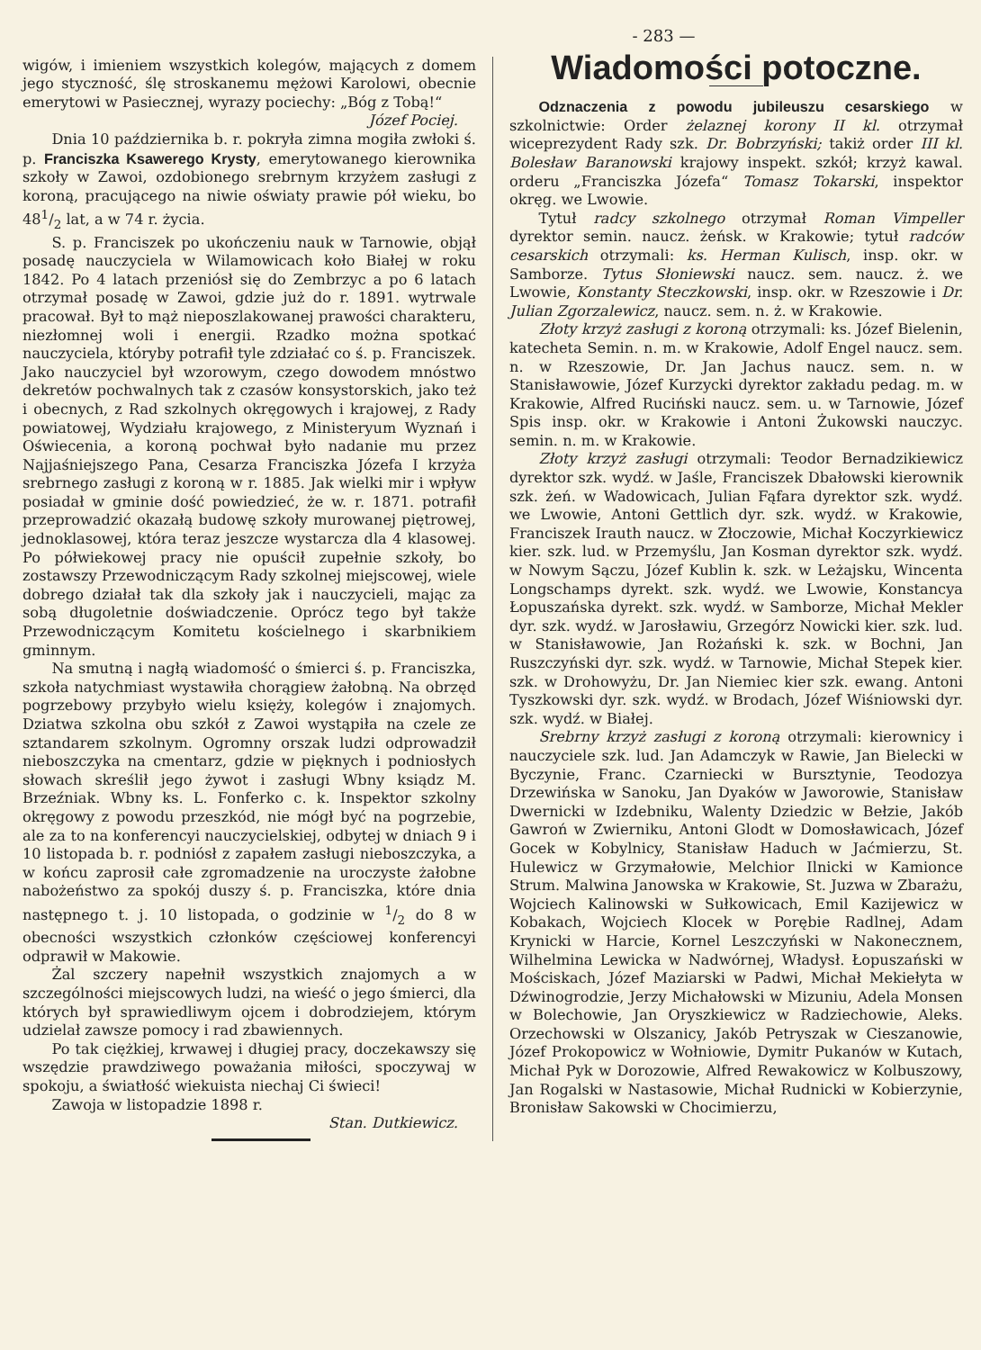- 283 —
wigów, i imieniem wszystkich kolegów, mających z domem jego styczność, ślę stroskanemu mężowi Karolowi, obecnie emerytowi w Pasiecznej, wyrazy pociechy: „Bóg z Tobą!“
Józef Pociej.
Dnia 10 października b. r. pokryła zimna mogiła zwłoki ś. p. Franciszka Ksawerego Krysty, emerytowanego kierownika szkoły w Zawoi, ozdobionego srebrnym krzyżem zasługi z koroną, pracującego na niwie oświaty prawie pół wieku, bo 481/2 lat, a w 74 r. życia.
S. p. Franciszek po ukończeniu nauk w Tarnowie, objął posadę nauczyciela w Wilamowicach koło Białej w roku 1842. Po 4 latach przeniósł się do Zembrzyc a po 6 latach otrzymał posadę w Zawoi, gdzie już do r. 1891. wytrwale pracował. Był to mąż nieposzlakowanej prawości charakteru, niezłomnej woli i energii. Rzadko można spotkać nauczyciela, któryby potrafił tyle zdziałać co ś. p. Franciszek. Jako nauczyciel był wzorowym, czego dowodem mnóstwo dekretów pochwalnych tak z czasów konsystorskich, jako też i obecnych, z Rad szkolnych okręgowych i krajowej, z Rady powiatowej, Wydziału krajowego, z Ministeryum Wyznań i Oświecenia, a koroną pochwał było nadanie mu przez Najjaśniejszego Pana, Cesarza Franciszka Józefa I krzyża srebrnego zasługi z koroną w r. 1885. Jak wielki mir i wpływ posiadał w gminie dość powiedzieć, że w. r. 1871. potrafił przeprowadzić okazałą budowę szkoły murowanej piętrowej, jednoklasowej, która teraz jeszcze wystarcza dla 4 klasowej. Po półwiekowej pracy nie opuścił zupełnie szkoły, bo zostawszy Przewodniczącym Rady szkolnej miejscowej, wiele dobrego działał tak dla szkoły jak i nauczycieli, mając za sobą długoletnie doświadczenie. Oprócz tego był także Przewodniczącym Komitetu kościelnego i skarbnikiem gminnym.
Na smutną i nagłą wiadomość o śmierci ś. p. Franciszka, szkoła natychmiast wystawiła chorągiew żałobną. Na obrzęd pogrzebowy przybyło wielu księży, kolegów i znajomych. Dziatwa szkolna obu szkół z Zawoi wystąpiła na czele ze sztandarem szkolnym. Ogromny orszak ludzi odprowadził nieboszczyka na cmentarz, gdzie w pięknych i podniosłych słowach skreślił jego żywot i zasługi Wbny ksiądz M. Brzeźniak. Wbny ks. L. Fonferko c. k. Inspektor szkolny okręgowy z powodu przeszkód, nie mógł być na pogrzebie, ale za to na konferencyi nauczycielskiej, odbytej w dniach 9 i 10 listopada b. r. podniósł z zapałem zasługi nieboszczyka, a w końcu zaprosił całe zgromadzenie na uroczyste żałobne nabożeństwo za spokój duszy ś. p. Franciszka, które dnia następnego t. j. 10 listopada, o godzinie w 1/2 do 8 w obecności wszystkich członków częściowej konferencyi odprawił w Makowie.
Żal szczery napełnił wszystkich znajomych a w szczególności miejscowych ludzi, na wieść o jego śmierci, dla których był sprawiedliwym ojcem i dobrodziejem, którym udzielał zawsze pomocy i rad zbawiennych.
Po tak ciężkiej, krwawej i długiej pracy, doczekawszy się wszędzie prawdziwego poważania miłości, spoczywaj w spokoju, a światłość wiekuista niechaj Ci świeci!
Zawoja w listopadzie 1898 r.
Stan. Dutkiewicz.
Wiadomości potoczne.
Odznaczenia z powodu jubileuszu cesarskiego w szkolnictwie: Order żelaznej korony II kl. otrzymał wiceprezydent Rady szk. Dr. Bobrzyński; takiż order III kl. Bolesław Baranowski krajowy inspekt. szkół; krzyż kawal. orderu „Franciszka Józefa“ Tomasz Tokarski, inspektor okręg. we Lwowie.
Tytuł radcy szkolnego otrzymał Roman Vimpeller dyrektor semin. naucz. żeńsk. w Krakowie; tytuł radców cesarskich otrzymali: ks. Herman Kulisch, insp. okr. w Samborze. Tytus Słoniewski naucz. sem. naucz. ż. we Lwowie, Konstanty Steczkowski, insp. okr. w Rzeszowie i Dr. Julian Zgorzalewicz, naucz. sem. n. ż. w Krakowie.
Złoty krzyż zasługi z koroną otrzymali: ks. Józef Bielenin, katecheta Semin. n. m. w Krakowie, Adolf Engel naucz. sem. n. w Rzeszowie, Dr. Jan Jachus naucz. sem. n. w Stanisławowie, Józef Kurzycki dyrektor zakładu pedag. m. w Krakowie, Alfred Ruciński naucz. sem. u. w Tarnowie, Józef Spis insp. okr. w Krakowie i Antoni Żukowski nauczyc. semin. n. m. w Krakowie.
Złoty krzyż zasługi otrzymali: Teodor Bernadzikiewicz dyrektor szk. wydź. w Jaśle, Franciszek Dbałowski kierownik szk. żeń. w Wadowicach, Julian Fąfara dyrektor szk. wydź. we Lwowie, Antoni Gettlich dyr. szk. wydź. w Krakowie, Franciszek Irauth naucz. w Złoczowie, Michał Koczyrkiewicz kier. szk. lud. w Przemyślu, Jan Kosman dyrektor szk. wydź. w Nowym Sączu, Józef Kublin k. szk. w Leżajsku, Wincenta Longschamps dyrekt. szk. wydź. we Lwowie, Konstancya Łopuszańska dyrekt. szk. wydź. w Samborze, Michał Mekler dyr. szk. wydź. w Jarosławiu, Grzegórz Nowicki kier. szk. lud. w Stanisławowie, Jan Rożański k. szk. w Bochni, Jan Ruszczyński dyr. szk. wydź. w Tarnowie, Michał Stepek kier. szk. w Drohowyżu, Dr. Jan Niemiec kier szk. ewang. Antoni Tyszkowski dyr. szk. wydź. w Brodach, Józef Wiśniowski dyr. szk. wydź. w Białej.
Srebrny krzyż zasługi z koroną otrzymali: kierownicy i nauczyciele szk. lud. Jan Adamczyk w Rawie, Jan Bielecki w Byczynie, Franc. Czarniecki w Bursztynie, Teodozya Drzewińska w Sanoku, Jan Dyaków w Jaworowie, Stanisław Dwernicki w Izdebniku, Walenty Dziedzic w Bełzie, Jakób Gawroń w Zwierniku, Antoni Glodt w Domosławicach, Józef Gocek w Kobylnicy, Stanisław Haduch w Jaćmierzu, St. Hulewicz w Grzymałowie, Melchior Ilnicki w Kamionce Strum. Malwina Janowska w Krakowie, St. Juzwa w Zbarażu, Wojciech Kalinowski w Sułkowicach, Emil Kazijewicz w Kobakach, Wojciech Klocek w Porębie Radlnej, Adam Krynicki w Harcie, Kornel Leszczyński w Nakonecznem, Wilhelmina Lewicka w Nadwórnej, Władysł. Łopuszański w Mościskach, Józef Maziarski w Padwi, Michał Mekiełyta w Dźwinogrodzie, Jerzy Michałowski w Mizuniu, Adela Monsen w Bolechowie, Jan Oryszkiewicz w Radziechowie, Aleks. Orzechowski w Olszanicy, Jakób Petryszak w Cieszanowie, Józef Prokopowicz w Wołniowie, Dymitr Pukanów w Kutach, Michał Pyk w Dorozowie, Alfred Rewakowicz w Kolbuszowy, Jan Rogalski w Nastasowie, Michał Rudnicki w Kobierzynie, Bronisław Sakowski w Chocimierzu,